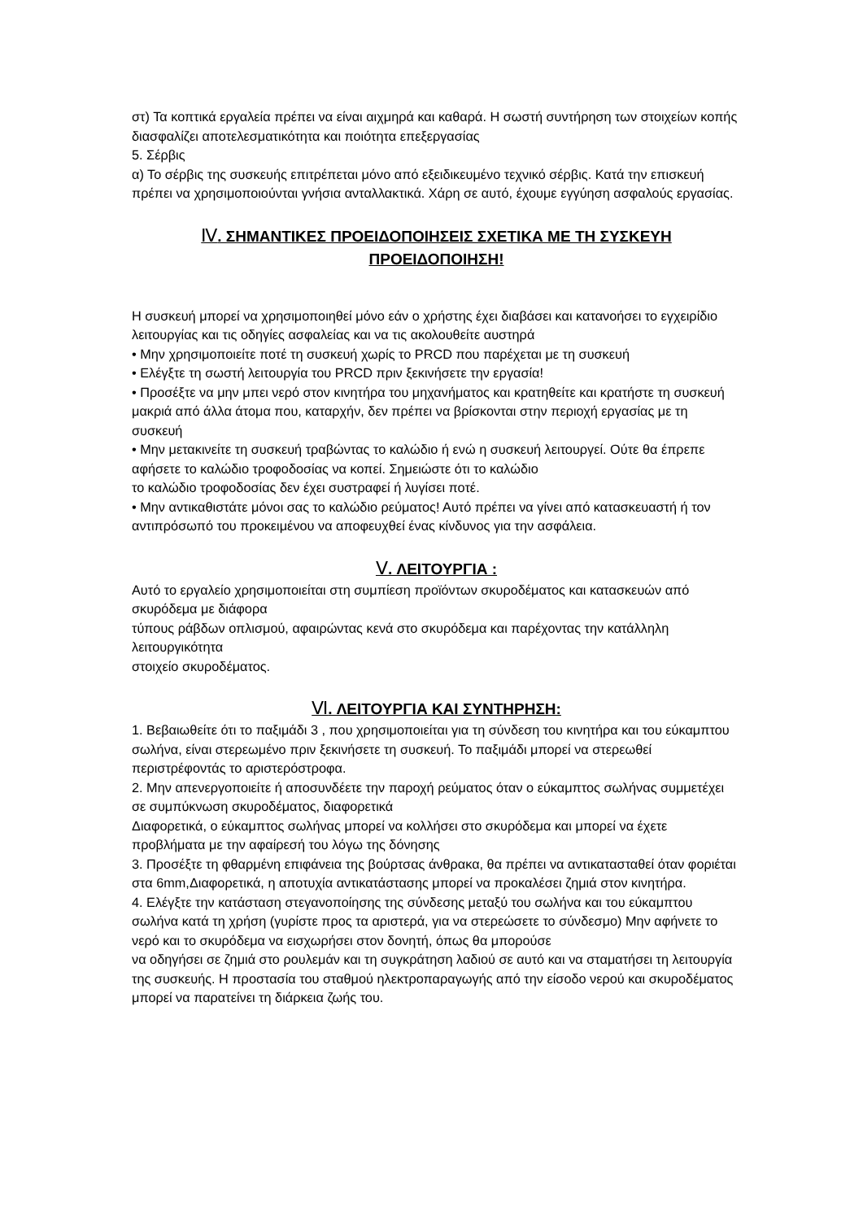στ) Τα κοπτικά εργαλεία πρέπει να είναι αιχμηρά και καθαρά. Η σωστή συντήρηση των στοιχείων κοπής διασφαλίζει αποτελεσματικότητα και ποιότητα επεξεργασίας
5. Σέρβις
α) Το σέρβις της συσκευής επιτρέπεται μόνο από εξειδικευμένο τεχνικό σέρβις. Κατά την επισκευή πρέπει να χρησιμοποιούνται γνήσια ανταλλακτικά. Χάρη σε αυτό, έχουμε εγγύηση ασφαλούς εργασίας.
Ⅳ. ΣΗΜΑΝΤΙΚΕΣ ΠΡΟΕΙΔΟΠΟΙΗΣΕΙΣ ΣΧΕΤΙΚΑ ΜΕ ΤΗ ΣΥΣΚΕΥΗ
ΠΡΟΕΙΔΟΠΟΙΗΣΗ!
Η συσκευή μπορεί να χρησιμοποιηθεί μόνο εάν ο χρήστης έχει διαβάσει και κατανοήσει το εγχειρίδιο λειτουργίας και τις οδηγίες ασφαλείας και να τις ακολουθείτε αυστηρά
• Μην χρησιμοποιείτε ποτέ τη συσκευή χωρίς το PRCD που παρέχεται με τη συσκευή
• Ελέγξτε τη σωστή λειτουργία του PRCD πριν ξεκινήσετε την εργασία!
• Προσέξτε να μην μπει νερό στον κινητήρα του μηχανήματος και κρατηθείτε και κρατήστε τη συσκευή μακριά από άλλα άτομα που, καταρχήν, δεν πρέπει να βρίσκονται στην περιοχή εργασίας με τη συσκευή
• Μην μετακινείτε τη συσκευή τραβώντας το καλώδιο ή ενώ η συσκευή λειτουργεί. Ούτε θα έπρεπε αφήσετε το καλώδιο τροφοδοσίας να κοπεί. Σημειώστε ότι το καλώδιο
το καλώδιο τροφοδοσίας δεν έχει συστραφεί ή λυγίσει ποτέ.
• Μην αντικαθιστάτε μόνοι σας το καλώδιο ρεύματος! Αυτό πρέπει να γίνει από κατασκευαστή ή τον αντιπρόσωπό του προκειμένου να αποφευχθεί ένας κίνδυνος για την ασφάλεια.
Ⅴ. ΛΕΙΤΟΥΡΓΙΑ :
Αυτό το εργαλείο χρησιμοποιείται στη συμπίεση προϊόντων σκυροδέματος και κατασκευών από σκυρόδεμα με διάφορα
τύπους ράβδων οπλισμού, αφαιρώντας κενά στο σκυρόδεμα και παρέχοντας την κατάλληλη λειτουργικότητα
στοιχείο σκυροδέματος.
Ⅵ. ΛΕΙΤΟΥΡΓΙΑ ΚΑΙ ΣΥΝΤΗΡΗΣΗ:
1. Βεβαιωθείτε ότι το παξιμάδι 3 , που χρησιμοποιείται για τη σύνδεση του κινητήρα και του εύκαμπτου σωλήνα, είναι στερεωμένο πριν ξεκινήσετε τη συσκευή. Το παξιμάδι μπορεί να στερεωθεί περιστρέφοντάς το αριστερόστροφα.
2. Μην απενεργοποιείτε ή αποσυνδέετε την παροχή ρεύματος όταν ο εύκαμπτος σωλήνας συμμετέχει σε συμπύκνωση σκυροδέματος, διαφορετικά
Διαφορετικά, ο εύκαμπτος σωλήνας μπορεί να κολλήσει στο σκυρόδεμα και μπορεί να έχετε προβλήματα με την αφαίρεσή του λόγω της δόνησης
3. Προσέξτε τη φθαρμένη επιφάνεια της βούρτσας άνθρακα, θα πρέπει να αντικατασταθεί όταν φοριέται στα 6mm,Διαφορετικά, η αποτυχία αντικατάστασης μπορεί να προκαλέσει ζημιά στον κινητήρα.
4. Ελέγξτε την κατάσταση στεγανοποίησης της σύνδεσης μεταξύ του σωλήνα και του εύκαμπτου σωλήνα κατά τη χρήση (γυρίστε προς τα αριστερά, για να στερεώσετε το σύνδεσμο) Μην αφήνετε το νερό και το σκυρόδεμα να εισχωρήσει στον δονητή, όπως θα μπορούσε
να οδηγήσει σε ζημιά στο ρουλεμάν και τη συγκράτηση λαδιού σε αυτό και να σταματήσει τη λειτουργία της συσκευής. Η προστασία του σταθμού ηλεκτροπαραγωγής από την είσοδο νερού και σκυροδέματος μπορεί να παρατείνει τη διάρκεια ζωής του.